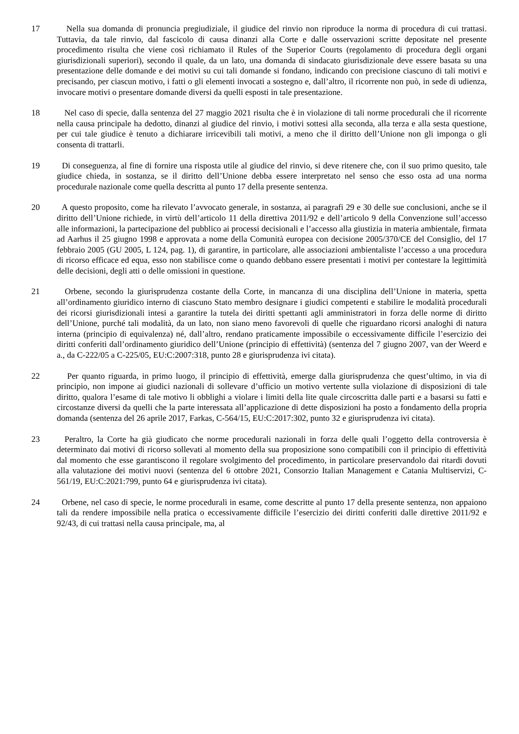17 Nella sua domanda di pronuncia pregiudiziale, il giudice del rinvio non riproduce la norma di procedura di cui trattasi. Tuttavia, da tale rinvio, dal fascicolo di causa dinanzi alla Corte e dalle osservazioni scritte depositate nel presente procedimento risulta che viene così richiamato il Rules of the Superior Courts (regolamento di procedura degli organi giurisdizionali superiori), secondo il quale, da un lato, una domanda di sindacato giurisdizionale deve essere basata su una presentazione delle domande e dei motivi su cui tali domande si fondano, indicando con precisione ciascuno di tali motivi e precisando, per ciascun motivo, i fatti o gli elementi invocati a sostegno e, dall’altro, il ricorrente non può, in sede di udienza, invocare motivi o presentare domande diversi da quelli esposti in tale presentazione.
18 Nel caso di specie, dalla sentenza del 27 maggio 2021 risulta che è in violazione di tali norme procedurali che il ricorrente nella causa principale ha dedotto, dinanzi al giudice del rinvio, i motivi sottesi alla seconda, alla terza e alla sesta questione, per cui tale giudice è tenuto a dichiarare irricevibili tali motivi, a meno che il diritto dell’Unione non gli imponga o gli consenta di trattarli.
19 Di conseguenza, al fine di fornire una risposta utile al giudice del rinvio, si deve ritenere che, con il suo primo quesito, tale giudice chieda, in sostanza, se il diritto dell’Unione debba essere interpretato nel senso che esso osta ad una norma procedurale nazionale come quella descritta al punto 17 della presente sentenza.
20 A questo proposito, come ha rilevato l’avvocato generale, in sostanza, ai paragrafi 29 e 30 delle sue conclusioni, anche se il diritto dell’Unione richiede, in virtù dell’articolo 11 della direttiva 2011/92 e dell’articolo 9 della Convenzione sull’accesso alle informazioni, la partecipazione del pubblico ai processi decisionali e l’accesso alla giustizia in materia ambientale, firmata ad Aarhus il 25 giugno 1998 e approvata a nome della Comunità europea con decisione 2005/370/CE del Consiglio, del 17 febbraio 2005 (GU 2005, L 124, pag. 1), di garantire, in particolare, alle associazioni ambientaliste l’accesso a una procedura di ricorso efficace ed equa, esso non stabilisce come o quando debbano essere presentati i motivi per contestare la legittimità delle decisioni, degli atti o delle omissioni in questione.
21 Orbene, secondo la giurisprudenza costante della Corte, in mancanza di una disciplina dell’Unione in materia, spetta all’ordinamento giuridico interno di ciascuno Stato membro designare i giudici competenti e stabilire le modalità procedurali dei ricorsi giurisdizionali intesi a garantire la tutela dei diritti spettanti agli amministratori in forza delle norme di diritto dell’Unione, purché tali modalità, da un lato, non siano meno favorevoli di quelle che riguardano ricorsi analoghi di natura interna (principio di equivalenza) né, dall’altro, rendano praticamente impossibile o eccessivamente difficile l’esercizio dei diritti conferiti dall’ordinamento giuridico dell’Unione (principio di effettività) (sentenza del 7 giugno 2007, van der Weerd e a., da C-222/05 a C-225/05, EU:C:2007:318, punto 28 e giurisprudenza ivi citata).
22 Per quanto riguarda, in primo luogo, il principio di effettività, emerge dalla giurisprudenza che quest’ultimo, in via di principio, non impone ai giudici nazionali di sollevare d’ufficio un motivo vertente sulla violazione di disposizioni di tale diritto, qualora l’esame di tale motivo li obblighi a violare i limiti della lite quale circoscritta dalle parti e a basarsi su fatti e circostanze diversi da quelli che la parte interessata all’applicazione di dette disposizioni ha posto a fondamento della propria domanda (sentenza del 26 aprile 2017, Farkas, C-564/15, EU:C:2017:302, punto 32 e giurisprudenza ivi citata).
23 Peraltro, la Corte ha già giudicato che norme procedurali nazionali in forza delle quali l’oggetto della controversia è determinato dai motivi di ricorso sollevati al momento della sua proposizione sono compatibili con il principio di effettività dal momento che esse garantiscono il regolare svolgimento del procedimento, in particolare preservandolo dai ritardi dovuti alla valutazione dei motivi nuovi (sentenza del 6 ottobre 2021, Consorzio Italian Management e Catania Multiservizi, C-561/19, EU:C:2021:799, punto 64 e giurisprudenza ivi citata).
24 Orbene, nel caso di specie, le norme procedurali in esame, come descritte al punto 17 della presente sentenza, non appaiono tali da rendere impossibile nella pratica o eccessivamente difficile l’esercizio dei diritti conferiti dalle direttive 2011/92 e 92/43, di cui trattasi nella causa principale, ma, al